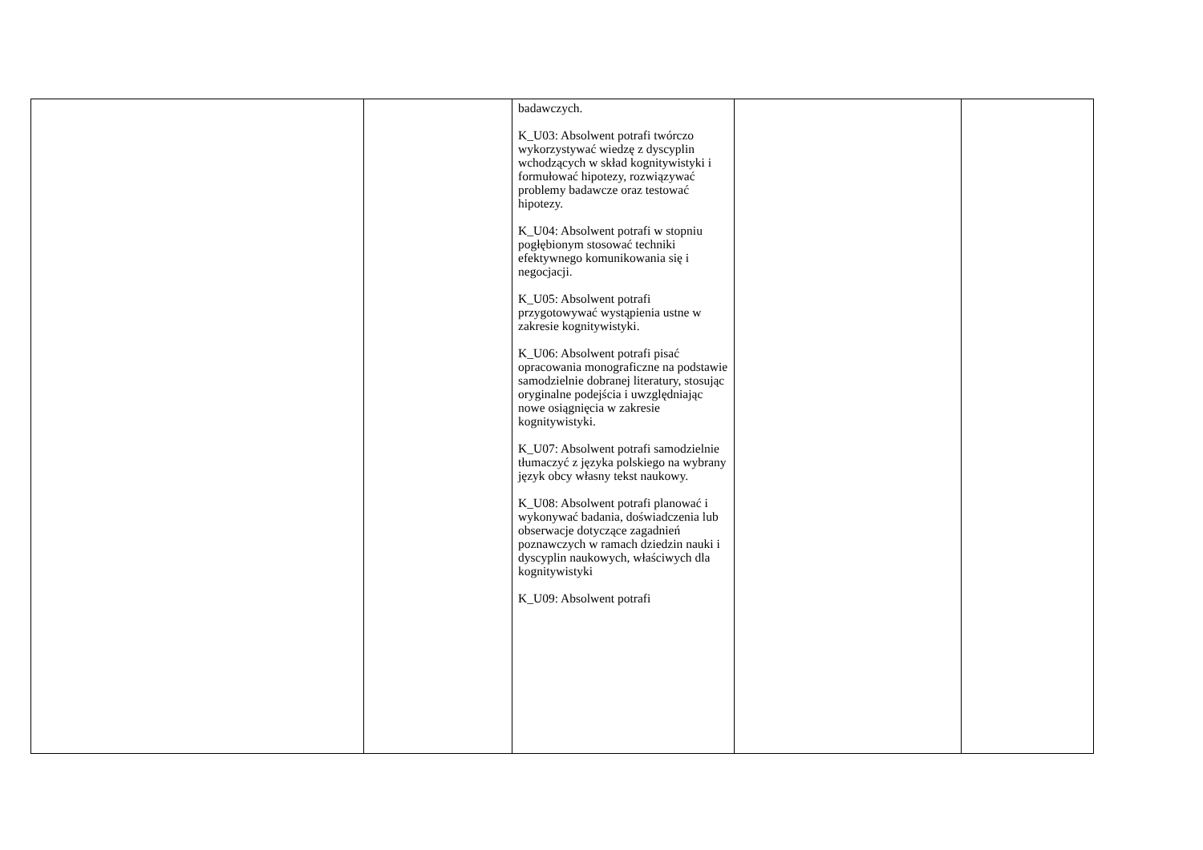| | | badawczych. K_U03: Absolwent potrafi twórczo wykorzystywać wiedzę z dyscyplin wchodzących w skład kognitywistyki i formułować hipotezy, rozwiązywać problemy badawcze oraz testować hipotezy. K_U04: Absolwent potrafi w stopniu pogłębionym stosować techniki efektywnego komunikowania się i negocjacji. K_U05: Absolwent potrafi przygotowywać wystąpienia ustne w zakresie kognitywistyki. K_U06: Absolwent potrafi pisać opracowania monograficzne na podstawie samodzielnie dobranej literatury, stosując oryginalne podejścia i uwzględniając nowe osiągnięcia w zakresie kognitywistyki. K_U07: Absolwent potrafi samodzielnie tłumaczyć z języka polskiego na wybrany język obcy własny tekst naukowy. K_U08: Absolwent potrafi planować i wykonywać badania, doświadczenia lub obserwacje dotyczące zagadnień poznawczych w ramach dziedzin nauki i dyscyplin naukowych, właściwych dla kognitywistyki K_U09: Absolwent potrafi | | |